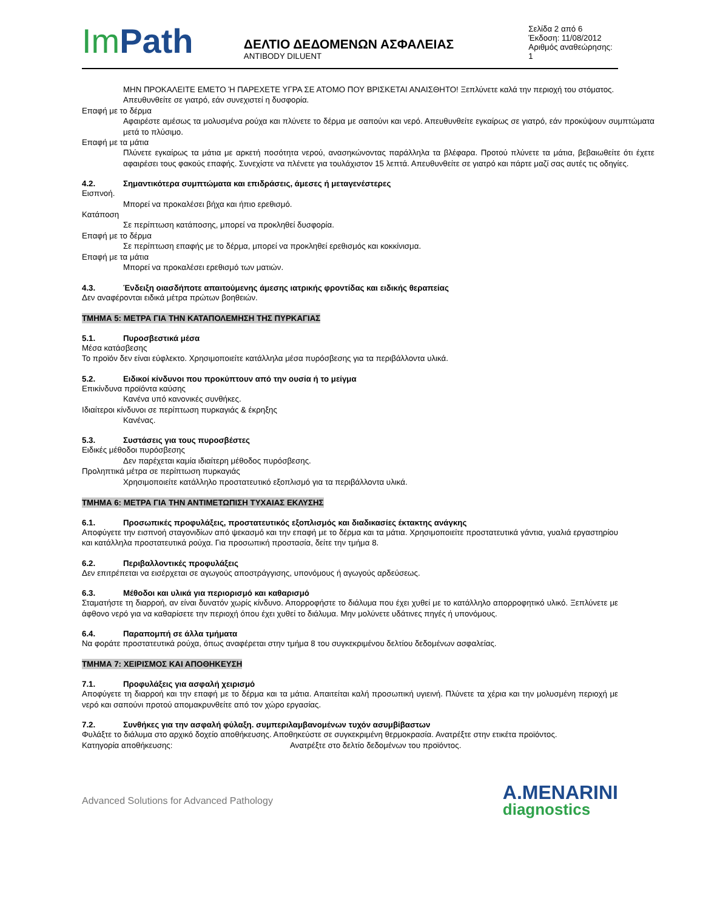Im Path
ΔΕΛΤΙΟ ΔΕΔΟΜΕΝΩΝ ΑΣΦΑΛΕΙΑΣ
ANTIBODY DILUENT
Σελίδα 2 από 6
Έκδοση: 11/08/2012
Αριθμός αναθεώρησης: 1
ΜΗΝ ΠΡΟΚΑΛΕΙΤΕ ΕΜΕΤΟ Ή ΠΑΡΕΧΕΤΕ ΥΓΡΑ ΣΕ ΑΤΟΜΟ ΠΟΥ ΒΡΙΣΚΕΤΑΙ ΑΝΑΙΣΘΗΤΟ! Ξεπλύνετε καλά την περιοχή του στόματος. Απευθυνθείτε σε γιατρό, εάν συνεχιστεί η δυσφορία.
Επαφή με το δέρμα
Αφαιρέστε αμέσως τα μολυσμένα ρούχα και πλύνετε το δέρμα με σαπούνι και νερό. Απευθυνθείτε εγκαίρως σε γιατρό, εάν προκύψουν συμπτώματα μετά το πλύσιμο.
Επαφή με τα μάτια
Πλύνετε εγκαίρως τα μάτια με αρκετή ποσότητα νερού, ανασηκώνοντας παράλληλα τα βλέφαρα. Προτού πλύνετε τα μάτια, βεβαιωθείτε ότι έχετε αφαιρέσει τους φακούς επαφής. Συνεχίστε να πλένετε για τουλάχιστον 15 λεπτά. Απευθυνθείτε σε γιατρό και πάρτε μαζί σας αυτές τις οδηγίες.
4.2. Σημαντικότερα συμπτώματα και επιδράσεις, άμεσες ή μεταγενέστερες
Εισπνοή.
Μπορεί να προκαλέσει βήχα και ήπιο ερεθισμό.
Κατάποση
Σε περίπτωση κατάποσης, μπορεί να προκληθεί δυσφορία.
Επαφή με το δέρμα
Σε περίπτωση επαφής με το δέρμα, μπορεί να προκληθεί ερεθισμός και κοκκίνισμα.
Επαφή με τα μάτια
Μπορεί να προκαλέσει ερεθισμό των ματιών.
4.3. Ένδειξη οιασδήποτε απαιτούμενης άμεσης ιατρικής φροντίδας και ειδικής θεραπείας
Δεν αναφέρονται ειδικά μέτρα πρώτων βοηθειών.
ΤΜΗΜΑ 5: ΜΕΤΡΑ ΓΙΑ ΤΗΝ ΚΑΤΑΠΟΛΕΜΗΣΗ ΤΗΣ ΠΥΡΚΑΓΙΑΣ
5.1. Πυροσβεστικά μέσα
Μέσα κατάσβεσης
Το προϊόν δεν είναι εύφλεκτο. Χρησιμοποιείτε κατάλληλα μέσα πυρόσβεσης για τα περιβάλλοντα υλικά.
5.2. Ειδικοί κίνδυνοι που προκύπτουν από την ουσία ή το μείγμα
Επικίνδυνα προϊόντα καύσης
Κανένα υπό κανονικές συνθήκες.
Ιδιαίτεροι κίνδυνοι σε περίπτωση πυρκαγιάς & έκρηξης
Κανένας.
5.3. Συστάσεις για τους πυροσβέστες
Ειδικές μέθοδοι πυρόσβεσης
Δεν παρέχεται καμία ιδιαίτερη μέθοδος πυρόσβεσης.
Προληπτικά μέτρα σε περίπτωση πυρκαγιάς
Χρησιμοποιείτε κατάλληλο προστατευτικό εξοπλισμό για τα περιβάλλοντα υλικά.
ΤΜΗΜΑ 6: ΜΕΤΡΑ ΓΙΑ ΤΗΝ ΑΝΤΙΜΕΤΩΠΙΣΗ ΤΥΧΑΙΑΣ ΕΚΛΥΣΗΣ
6.1. Προσωπικές προφυλάξεις, προστατευτικός εξοπλισμός και διαδικασίες έκτακτης ανάγκης
Αποφύγετε την εισπνοή σταγονιδίων από ψεκασμό και την επαφή με το δέρμα και τα μάτια. Χρησιμοποιείτε προστατευτικά γάντια, γυαλιά εργαστηρίου και κατάλληλα προστατευτικά ρούχα. Για προσωπική προστασία, δείτε την τμήμα 8.
6.2. Περιβαλλοντικές προφυλάξεις
Δεν επιτρέπεται να εισέρχεται σε αγωγούς αποστράγγισης, υπονόμους ή αγωγούς αρδεύσεως.
6.3. Μέθοδοι και υλικά για περιορισμό και καθαρισμό
Σταματήστε τη διαρροή, αν είναι δυνατόν χωρίς κίνδυνο. Απορροφήστε το διάλυμα που έχει χυθεί με το κατάλληλο απορροφητικό υλικό. Ξεπλύνετε με άφθονο νερό για να καθαρίσετε την περιοχή όπου έχει χυθεί το διάλυμα. Μην μολύνετε υδάτινες πηγές ή υπονόμους.
6.4. Παραπομπή σε άλλα τμήματα
Να φοράτε προστατευτικά ρούχα, όπως αναφέρεται στην τμήμα 8 του συγκεκριμένου δελτίου δεδομένων ασφαλείας.
ΤΜΗΜΑ 7: ΧΕΙΡΙΣΜΟΣ ΚΑΙ ΑΠΟΘΗΚΕΥΣΗ
7.1. Προφυλάξεις για ασφαλή χειρισμό
Αποφύγετε τη διαρροή και την επαφή με το δέρμα και τα μάτια. Απαιτείται καλή προσωπική υγιεινή. Πλύνετε τα χέρια και την μολυσμένη περιοχή με νερό και σαπούνι προτού απομακρυνθείτε από τον χώρο εργασίας.
7.2. Συνθήκες για την ασφαλή φύλαξη. συμπεριλαμβανομένων τυχόν ασυμβίβαστων
Φυλάξτε το διάλυμα στο αρχικό δοχείο αποθήκευσης. Αποθηκεύστε σε συγκεκριμένη θερμοκρασία. Ανατρέξτε στην ετικέτα προϊόντος.
Κατηγορία αποθήκευσης: Ανατρέξτε στο δελτίο δεδομένων του προϊόντος.
Advanced Solutions for Advanced Pathology
A.MENARINI
diagnostics